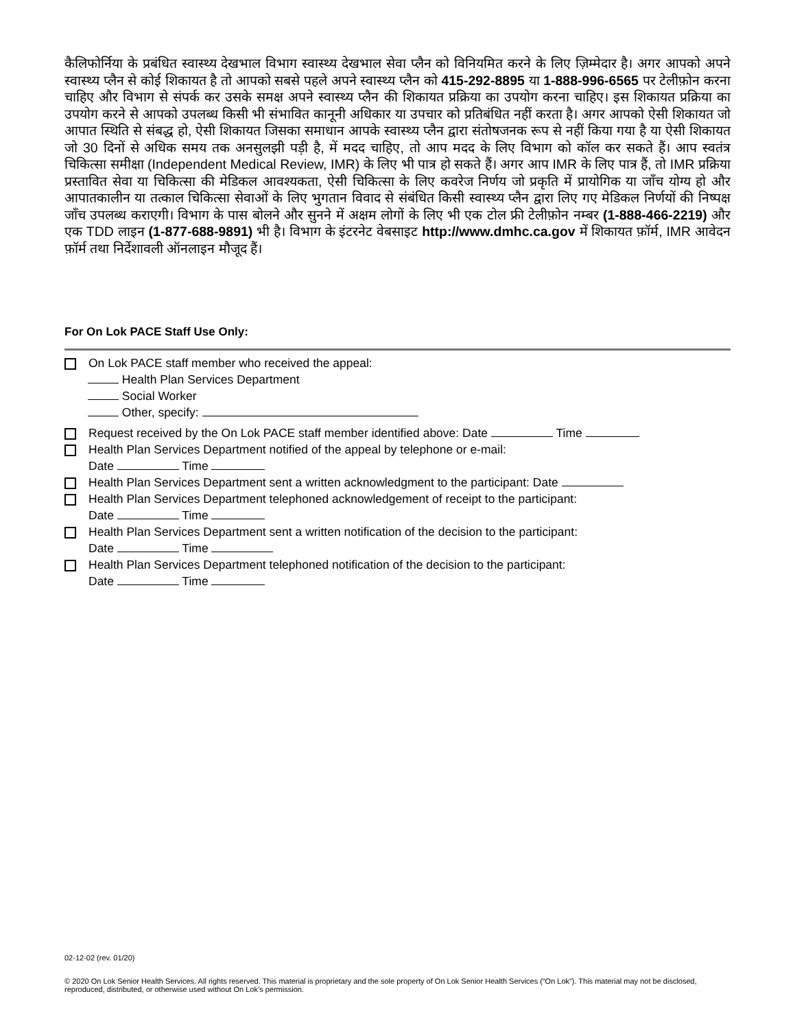कैलिफोर्निया के प्रबंधित स्वास्थ्य देखभाल विभाग स्वास्थ्य देखभाल सेवा प्लैन को विनियमित करने के लिए ज़िम्मेदार है। अगर आपको अपने स्वास्थ्य प्लैन से कोई शिकायत है तो आपको सबसे पहले अपने स्वास्थ्य प्लैन को 415-292-8895 या 1-888-996-6565 पर टेलीफ़ोन करना चाहिए और विभाग से संपर्क कर उसके समक्ष अपने स्वास्थ्य प्लैन की शिकायत प्रक्रिया का उपयोग करना चाहिए। इस शिकायत प्रक्रिया का उपयोग करने से आपको उपलब्ध किसी भी संभावित कानूनी अधिकार या उपचार को प्रतिबंधित नहीं करता है। अगर आपको ऐसी शिकायत जो आपात स्थिति से संबद्ध हो, ऐसी शिकायत जिसका समाधान आपके स्वास्थ्य प्लैन द्वारा संतोषजनक रूप से नहीं किया गया है या ऐसी शिकायत जो 30 दिनों से अधिक समय तक अनसुलझी पड़ी है, में मदद चाहिए, तो आप मदद के लिए विभाग को कॉल कर सकते हैं। आप स्वतंत्र चिकित्सा समीक्षा (Independent Medical Review, IMR) के लिए भी पात्र हो सकते हैं। अगर आप IMR के लिए पात्र हैं, तो IMR प्रक्रिया प्रस्तावित सेवा या चिकित्सा की मेडिकल आवश्यकता, ऐसी चिकित्सा के लिए कवरेज निर्णय जो प्रकृति में प्रायोगिक या जाँच योग्य हो और आपातकालीन या तत्काल चिकित्सा सेवाओं के लिए भुगतान विवाद से संबंधित किसी स्वास्थ्य प्लैन द्वारा लिए गए मेडिकल निर्णयों की निष्पक्ष जाँच उपलब्ध कराएगी। विभाग के पास बोलने और सुनने में अक्षम लोगों के लिए भी एक टोल फ्री टेलीफ़ोन नम्बर (1-888-466-2219) और एक TDD लाइन (1-877-688-9891) भी है। विभाग के इंटरनेट वेबसाइट http://www.dmhc.ca.gov में शिकायत फ़ॉर्म, IMR आवेदन फ़ॉर्म तथा निर्देशावली ऑनलाइन मौजूद हैं।
For On Lok PACE Staff Use Only:
On Lok PACE staff member who received the appeal:
Health Plan Services Department
Social Worker
Other, specify:
Request received by the On Lok PACE staff member identified above: Date Time
Health Plan Services Department notified of the appeal by telephone or e-mail:
Date Time
Health Plan Services Department sent a written acknowledgment to the participant: Date
Health Plan Services Department telephoned acknowledgement of receipt to the participant:
Date Time
Health Plan Services Department sent a written notification of the decision to the participant:
Date Time
Health Plan Services Department telephoned notification of the decision to the participant:
Date Time
02-12-02 (rev. 01/20)
© 2020 On Lok Senior Health Services. All rights reserved. This material is proprietary and the sole property of On Lok Senior Health Services (“On Lok”). This material may not be disclosed, reproduced, distributed, or otherwise used without On Lok’s permission.